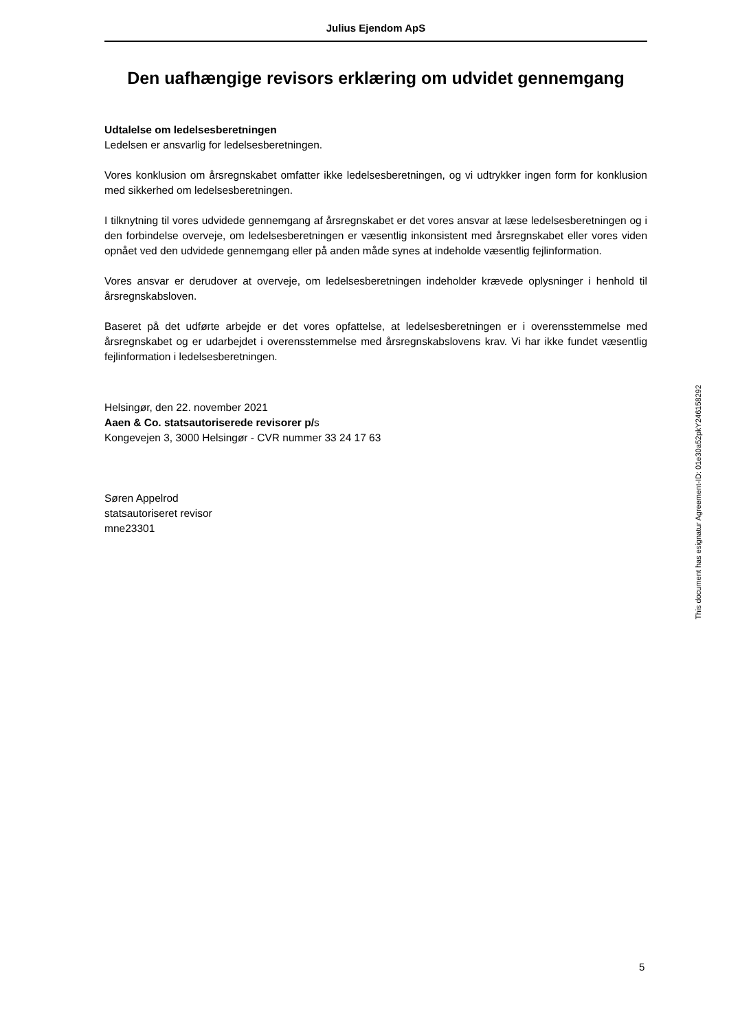Julius Ejendom ApS
Den uafhængige revisors erklæring om udvidet gennemgang
Udtalelse om ledelsesberetningen
Ledelsen er ansvarlig for ledelsesberetningen.
Vores konklusion om årsregnskabet omfatter ikke ledelsesberetningen, og vi udtrykker ingen form for konklusion med sikkerhed om ledelsesberetningen.
I tilknytning til vores udvidede gennemgang af årsregnskabet er det vores ansvar at læse ledelsesberetningen og i den forbindelse overveje, om ledelsesberetningen er væsentlig inkonsistent med årsregnskabet eller vores viden opnået ved den udvidede gennemgang eller på anden måde synes at indeholde væsentlig fejlinformation.
Vores ansvar er derudover at overveje, om ledelsesberetningen indeholder krævede oplysninger i henhold til årsregnskabsloven.
Baseret på det udførte arbejde er det vores opfattelse, at ledelsesberetningen er i overensstemmelse med årsregnskabet og er udarbejdet i overensstemmelse med årsregnskabslovens krav. Vi har ikke fundet væsentlig fejlinformation i ledelsesberetningen.
Helsingør, den 22. november 2021
Aaen & Co. statsautoriserede revisorer p/s
Kongevejen 3, 3000 Helsingør - CVR nummer 33 24 17 63
Søren Appelrod
statsautoriseret revisor
mne23301
This document has esignatur Agreement-ID: 01e30a52pkY246158292
5